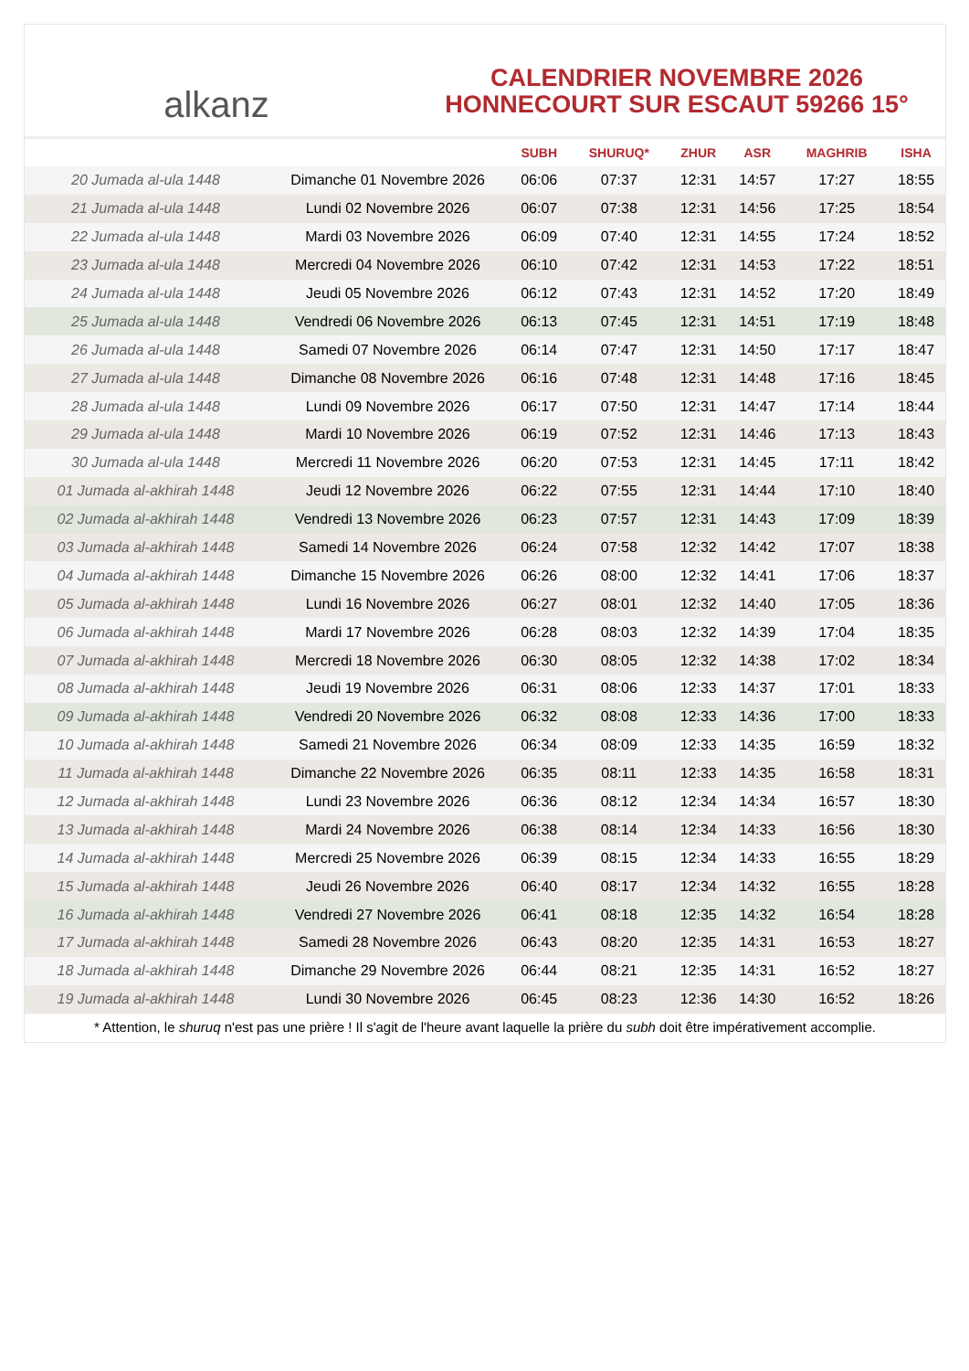alkanz
CALENDRIER NOVEMBRE 2026
HONNECOURT SUR ESCAUT 59266 15°
| | | SUBH | SHURUQ* | ZHUR | ASR | MAGHRIB | ISHA |
| --- | --- | --- | --- | --- | --- | --- | --- |
| 20 Jumada al-ula 1448 | Dimanche 01 Novembre 2026 | 06:06 | 07:37 | 12:31 | 14:57 | 17:27 | 18:55 |
| 21 Jumada al-ula 1448 | Lundi 02 Novembre 2026 | 06:07 | 07:38 | 12:31 | 14:56 | 17:25 | 18:54 |
| 22 Jumada al-ula 1448 | Mardi 03 Novembre 2026 | 06:09 | 07:40 | 12:31 | 14:55 | 17:24 | 18:52 |
| 23 Jumada al-ula 1448 | Mercredi 04 Novembre 2026 | 06:10 | 07:42 | 12:31 | 14:53 | 17:22 | 18:51 |
| 24 Jumada al-ula 1448 | Jeudi 05 Novembre 2026 | 06:12 | 07:43 | 12:31 | 14:52 | 17:20 | 18:49 |
| 25 Jumada al-ula 1448 | Vendredi 06 Novembre 2026 | 06:13 | 07:45 | 12:31 | 14:51 | 17:19 | 18:48 |
| 26 Jumada al-ula 1448 | Samedi 07 Novembre 2026 | 06:14 | 07:47 | 12:31 | 14:50 | 17:17 | 18:47 |
| 27 Jumada al-ula 1448 | Dimanche 08 Novembre 2026 | 06:16 | 07:48 | 12:31 | 14:48 | 17:16 | 18:45 |
| 28 Jumada al-ula 1448 | Lundi 09 Novembre 2026 | 06:17 | 07:50 | 12:31 | 14:47 | 17:14 | 18:44 |
| 29 Jumada al-ula 1448 | Mardi 10 Novembre 2026 | 06:19 | 07:52 | 12:31 | 14:46 | 17:13 | 18:43 |
| 30 Jumada al-ula 1448 | Mercredi 11 Novembre 2026 | 06:20 | 07:53 | 12:31 | 14:45 | 17:11 | 18:42 |
| 01 Jumada al-akhirah 1448 | Jeudi 12 Novembre 2026 | 06:22 | 07:55 | 12:31 | 14:44 | 17:10 | 18:40 |
| 02 Jumada al-akhirah 1448 | Vendredi 13 Novembre 2026 | 06:23 | 07:57 | 12:31 | 14:43 | 17:09 | 18:39 |
| 03 Jumada al-akhirah 1448 | Samedi 14 Novembre 2026 | 06:24 | 07:58 | 12:32 | 14:42 | 17:07 | 18:38 |
| 04 Jumada al-akhirah 1448 | Dimanche 15 Novembre 2026 | 06:26 | 08:00 | 12:32 | 14:41 | 17:06 | 18:37 |
| 05 Jumada al-akhirah 1448 | Lundi 16 Novembre 2026 | 06:27 | 08:01 | 12:32 | 14:40 | 17:05 | 18:36 |
| 06 Jumada al-akhirah 1448 | Mardi 17 Novembre 2026 | 06:28 | 08:03 | 12:32 | 14:39 | 17:04 | 18:35 |
| 07 Jumada al-akhirah 1448 | Mercredi 18 Novembre 2026 | 06:30 | 08:05 | 12:32 | 14:38 | 17:02 | 18:34 |
| 08 Jumada al-akhirah 1448 | Jeudi 19 Novembre 2026 | 06:31 | 08:06 | 12:33 | 14:37 | 17:01 | 18:33 |
| 09 Jumada al-akhirah 1448 | Vendredi 20 Novembre 2026 | 06:32 | 08:08 | 12:33 | 14:36 | 17:00 | 18:33 |
| 10 Jumada al-akhirah 1448 | Samedi 21 Novembre 2026 | 06:34 | 08:09 | 12:33 | 14:35 | 16:59 | 18:32 |
| 11 Jumada al-akhirah 1448 | Dimanche 22 Novembre 2026 | 06:35 | 08:11 | 12:33 | 14:35 | 16:58 | 18:31 |
| 12 Jumada al-akhirah 1448 | Lundi 23 Novembre 2026 | 06:36 | 08:12 | 12:34 | 14:34 | 16:57 | 18:30 |
| 13 Jumada al-akhirah 1448 | Mardi 24 Novembre 2026 | 06:38 | 08:14 | 12:34 | 14:33 | 16:56 | 18:30 |
| 14 Jumada al-akhirah 1448 | Mercredi 25 Novembre 2026 | 06:39 | 08:15 | 12:34 | 14:33 | 16:55 | 18:29 |
| 15 Jumada al-akhirah 1448 | Jeudi 26 Novembre 2026 | 06:40 | 08:17 | 12:34 | 14:32 | 16:55 | 18:28 |
| 16 Jumada al-akhirah 1448 | Vendredi 27 Novembre 2026 | 06:41 | 08:18 | 12:35 | 14:32 | 16:54 | 18:28 |
| 17 Jumada al-akhirah 1448 | Samedi 28 Novembre 2026 | 06:43 | 08:20 | 12:35 | 14:31 | 16:53 | 18:27 |
| 18 Jumada al-akhirah 1448 | Dimanche 29 Novembre 2026 | 06:44 | 08:21 | 12:35 | 14:31 | 16:52 | 18:27 |
| 19 Jumada al-akhirah 1448 | Lundi 30 Novembre 2026 | 06:45 | 08:23 | 12:36 | 14:30 | 16:52 | 18:26 |
* Attention, le shuruq n'est pas une prière ! Il s'agit de l'heure avant laquelle la prière du subh doit être impérativement accomplie.